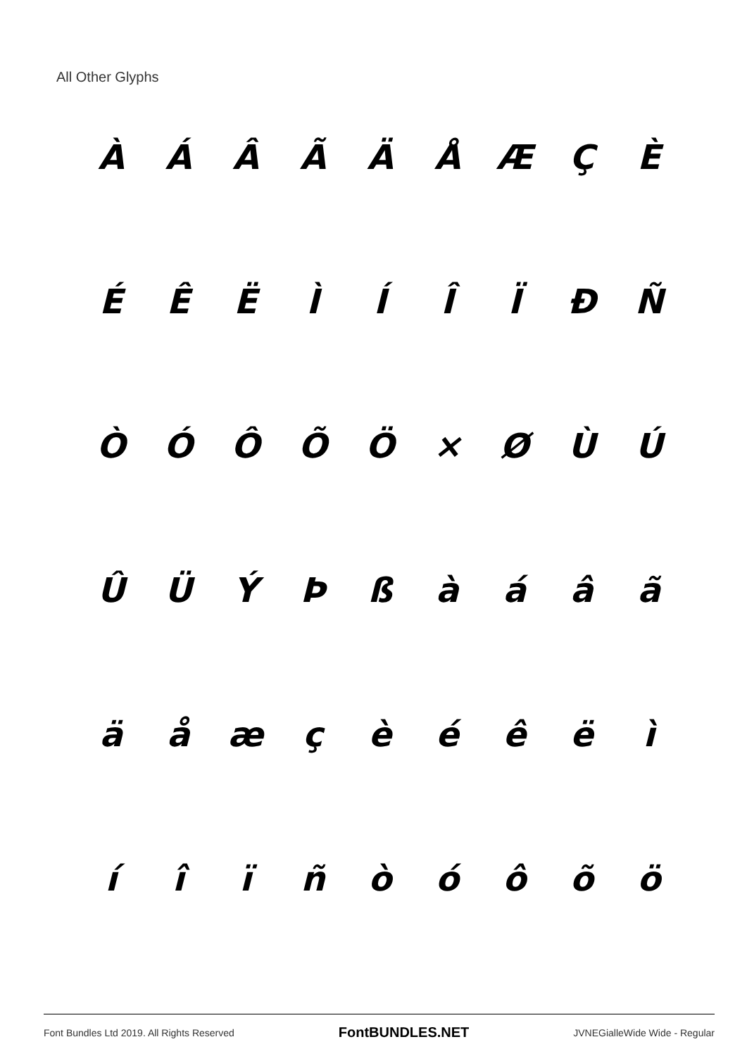All Other Glyphs
À Á Â Ã Ä Å Æ Ç È
É Ê Ë Ì Í Î Ï Đ Ñ
Ò Ó Ô Õ Ö × Ø Ù Ú
Û Ü Ý Þ ß à á â ã
ä å æ ç è é ê ë ì
í î ï ñ ò ó ô õ ö
Font Bundles Ltd 2019. All Rights Reserved FontBUNDLES.NET JVNEGialleWide Wide - Regular